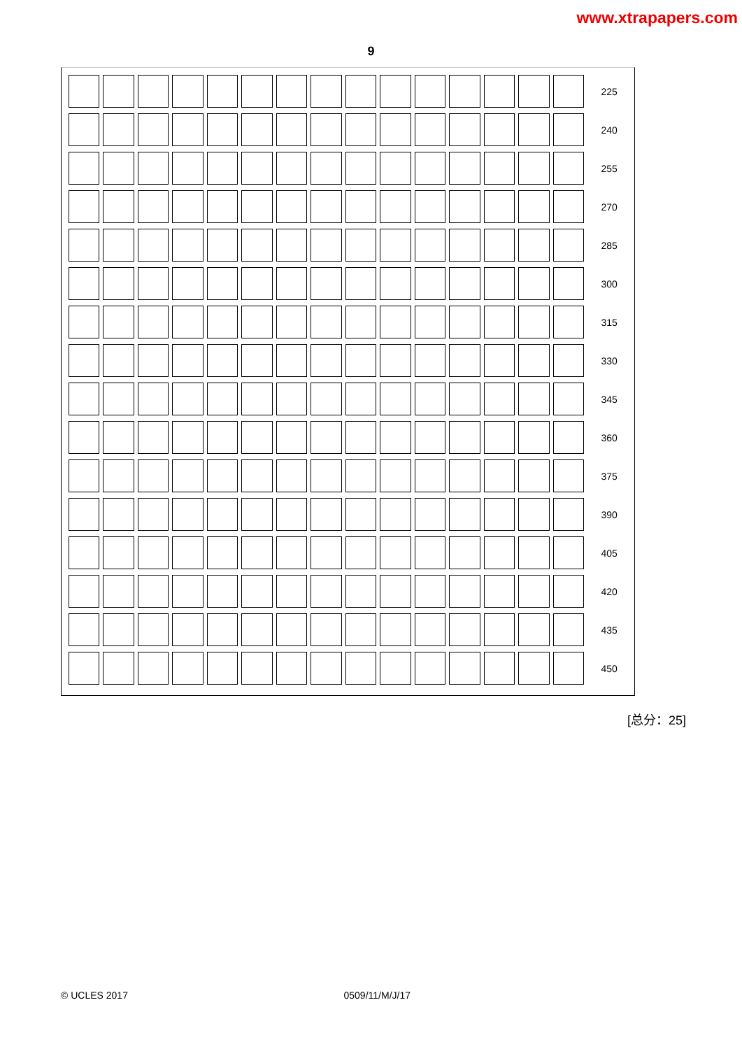www.xtrapapers.com
9
| | | | | | | | | | | | | | | | 225 |
| | | | | | | | | | | | | | | | 240 |
| | | | | | | | | | | | | | | | 255 |
| | | | | | | | | | | | | | | | 270 |
| | | | | | | | | | | | | | | | 285 |
| | | | | | | | | | | | | | | | 300 |
| | | | | | | | | | | | | | | | 315 |
| | | | | | | | | | | | | | | | 330 |
| | | | | | | | | | | | | | | | 345 |
| | | | | | | | | | | | | | | | 360 |
| | | | | | | | | | | | | | | | 375 |
| | | | | | | | | | | | | | | | 390 |
| | | | | | | | | | | | | | | | 405 |
| | | | | | | | | | | | | | | | 420 |
| | | | | | | | | | | | | | | | 435 |
| | | | | | | | | | | | | | | | 450 |
[总分：25]
© UCLES 2017 0509/11/M/J/17